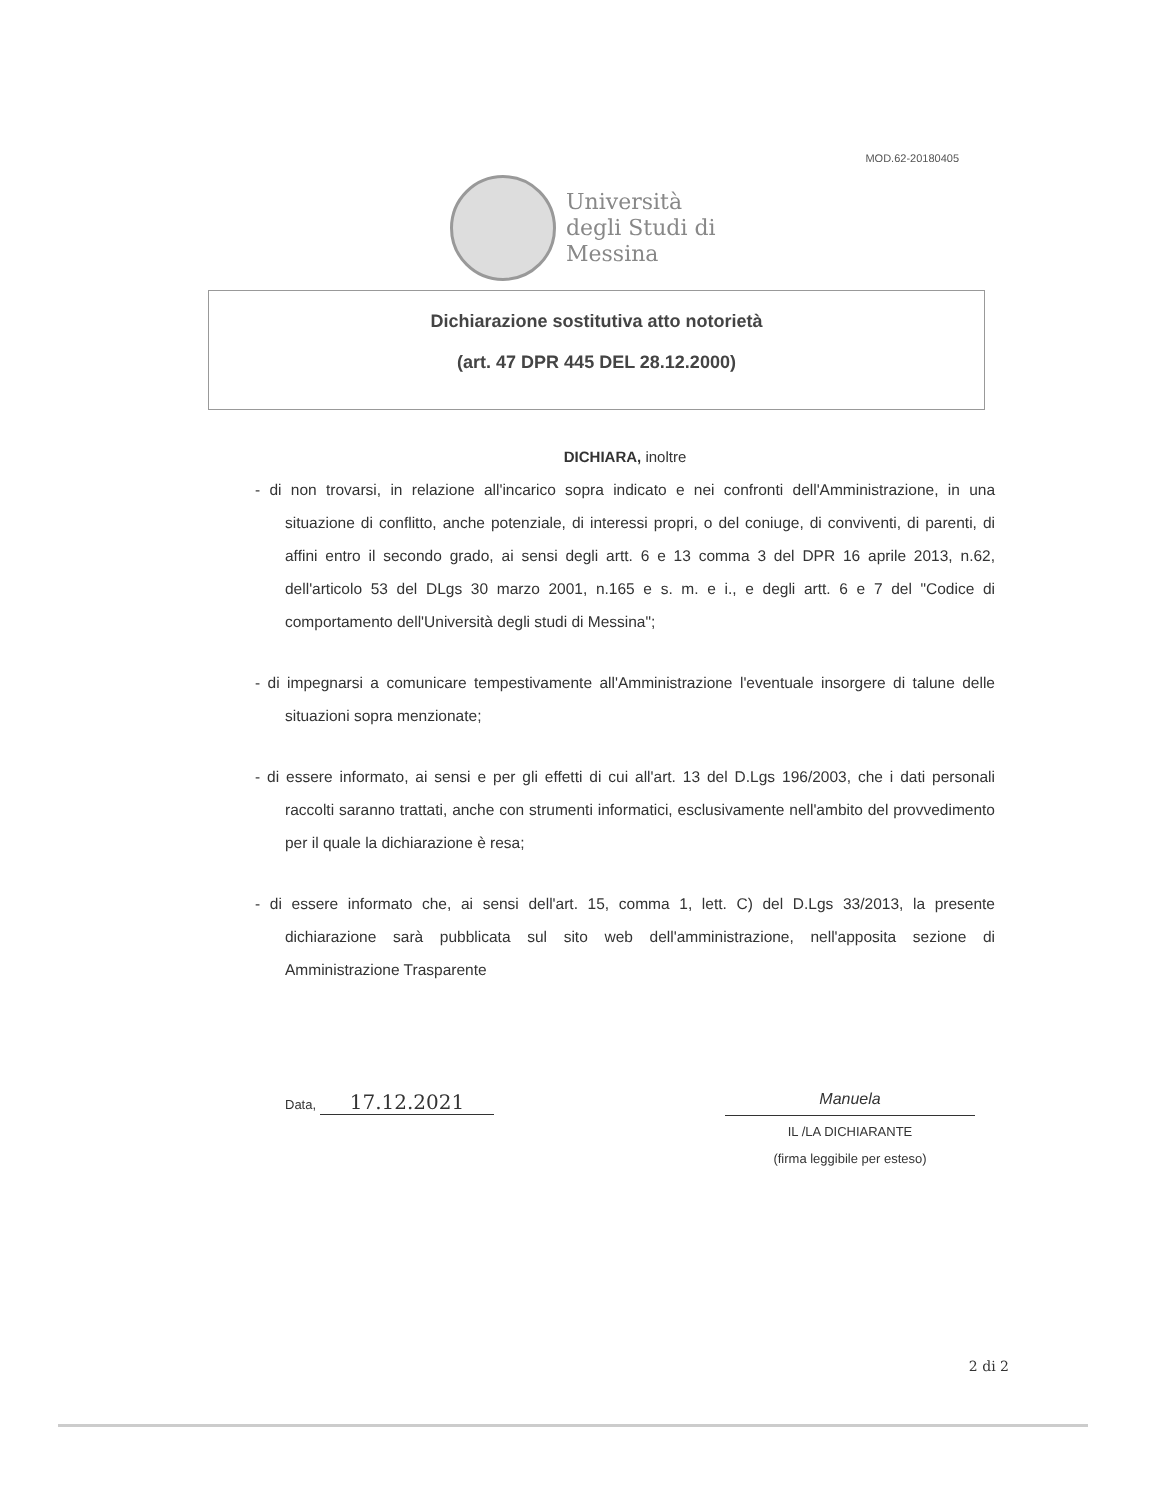MOD.62-20180405
Università
degli Studi di
Messina
Dichiarazione sostitutiva atto notorietà
(art. 47 DPR 445 DEL 28.12.2000)
DICHIARA, inoltre
- di non trovarsi, in relazione all'incarico sopra indicato e nei confronti dell'Amministrazione, in una situazione di conflitto, anche potenziale, di interessi propri, o del coniuge, di conviventi, di parenti, di affini entro il secondo grado, ai sensi degli artt. 6 e 13 comma 3 del DPR 16 aprile 2013, n.62, dell'articolo 53 del DLgs 30 marzo 2001, n.165 e s. m. e i., e degli artt. 6 e 7 del "Codice di comportamento dell'Università degli studi di Messina";
- di impegnarsi a comunicare tempestivamente all'Amministrazione l'eventuale insorgere di talune delle situazioni sopra menzionate;
- di essere informato, ai sensi e per gli effetti di cui all'art. 13 del D.Lgs 196/2003, che i dati personali raccolti saranno trattati, anche con strumenti informatici, esclusivamente nell'ambito del provvedimento per il quale la dichiarazione è resa;
- di essere informato che, ai sensi dell'art. 15, comma 1, lett. C) del D.Lgs 33/2013, la presente dichiarazione sarà pubblicata sul sito web dell'amministrazione, nell'apposita sezione di Amministrazione Trasparente
Data, 17.12.2021
Manuela
IL /LA DICHIARANTE
(firma leggibile per esteso)
2 di 2